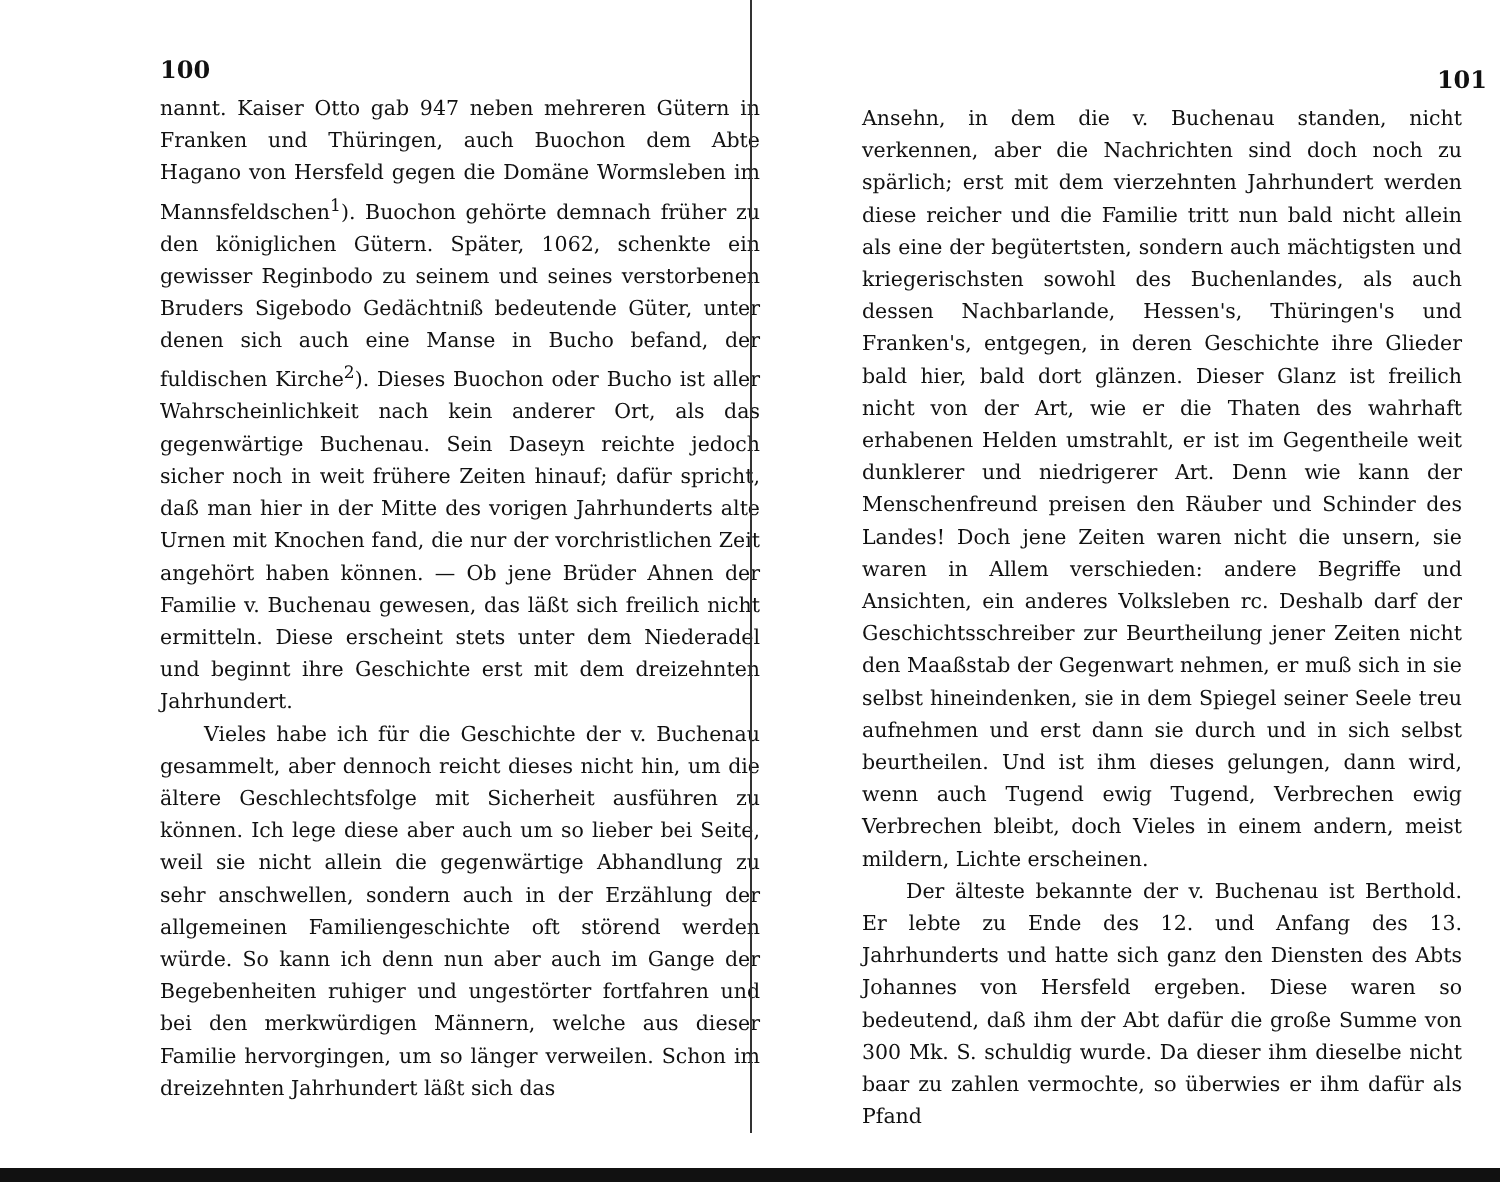100
nannt. Kaiser Otto gab 947 neben mehreren Gütern in Franken und Thüringen, auch Buochon dem Abte Hagano von Hersfeld gegen die Domäne Wormsleben im Mannsfeldschen<sup>1</sup>). Buochon gehörte demnach früher zu den königlichen Gütern. Später, 1062, schenkte ein gewisser Reginbodo zu seinem und seines verstorbenen Bruders Sigebodo Gedächtniß bedeutende Güter, unter denen sich auch eine Manse in Bucho befand, der fuldischen Kirche<sup>2</sup>). Dieses Buochon oder Bucho ist aller Wahrscheinlichkeit nach kein anderer Ort, als das gegenwärtige Buchenau. Sein Daseyn reichte jedoch sicher noch in weit frühere Zeiten hinauf; dafür spricht, daß man hier in der Mitte des vorigen Jahrhunderts alte Urnen mit Knochen fand, die nur der vorchristlichen Zeit angehört haben können. — Ob jene Brüder Ahnen der Familie v. Buchenau gewesen, das läßt sich freilich nicht ermitteln. Diese erscheint stets unter dem Niederadel und beginnt ihre Geschichte erst mit dem dreizehnten Jahrhundert.
Vieles habe ich für die Geschichte der v. Buchenau gesammelt, aber dennoch reicht dieses nicht hin, um die ältere Geschlechtsfolge mit Sicherheit ausführen zu können. Ich lege diese aber auch um so lieber bei Seite, weil sie nicht allein die gegenwärtige Abhandlung zu sehr anschwellen, sondern auch in der Erzählung der allgemeinen Familiengeschichte oft störend werden würde. So kann ich denn nun aber auch im Gange der Begebenheiten ruhiger und ungestörter fortfahren und bei den merkwürdigen Männern, welche aus dieser Familie hervorgingen, um so länger verweilen. Schon im dreizehnten Jahrhundert läßt sich das
101
Ansehn, in dem die v. Buchenau standen, nicht verkennen, aber die Nachrichten sind doch noch zu spärlich; erst mit dem vierzehnten Jahrhundert werden diese reicher und die Familie tritt nun bald nicht allein als eine der begütertsten, sondern auch mächtigsten und kriegerischsten sowohl des Buchenlandes, als auch dessen Nachbarlande, Hessen's, Thüringen's und Franken's, entgegen, in deren Geschichte ihre Glieder bald hier, bald dort glänzen. Dieser Glanz ist freilich nicht von der Art, wie er die Thaten des wahrhaft erhabenen Helden umstrahlt, er ist im Gegentheile weit dunklerer und niedrigerer Art. Denn wie kann der Menschenfreund preisen den Räuber und Schinder des Landes! Doch jene Zeiten waren nicht die unsern, sie waren in Allem verschieden: andere Begriffe und Ansichten, ein anderes Volksleben rc. Deshalb darf der Geschichtsschreiber zur Beurtheilung jener Zeiten nicht den Maaßstab der Gegenwart nehmen, er muß sich in sie selbst hineindenken, sie in dem Spiegel seiner Seele treu aufnehmen und erst dann sie durch und in sich selbst beurtheilen. Und ist ihm dieses gelungen, dann wird, wenn auch Tugend ewig Tugend, Verbrechen ewig Verbrechen bleibt, doch Vieles in einem andern, meist mildern, Lichte erscheinen.
Der älteste bekannte der v. Buchenau ist Berthold. Er lebte zu Ende des 12. und Anfang des 13. Jahrhunderts und hatte sich ganz den Diensten des Abts Johannes von Hersfeld ergeben. Diese waren so bedeutend, daß ihm der Abt dafür die große Summe von 300 Mk. S. schuldig wurde. Da dieser ihm dieselbe nicht baar zu zahlen vermochte, so überwies er ihm dafür als Pfand